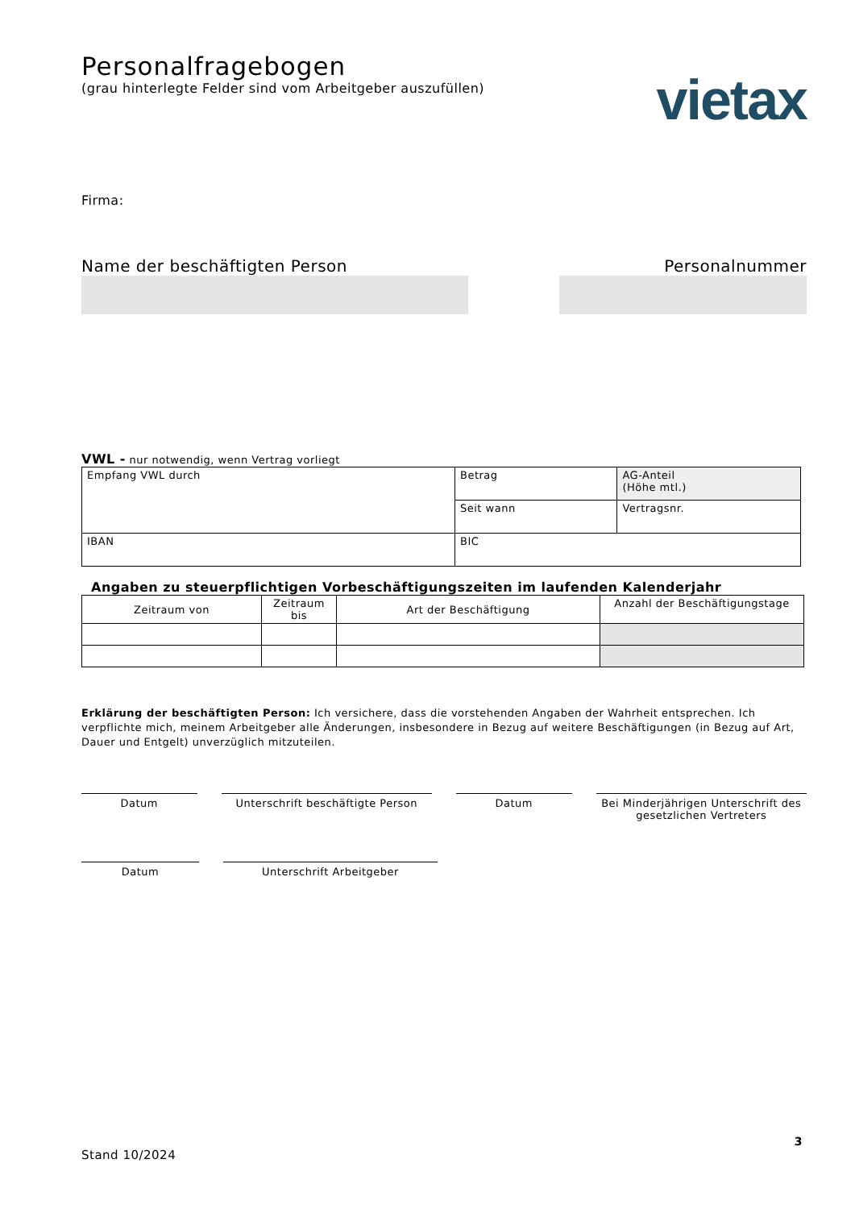Personalfragebogen
(grau hinterlegte Felder sind vom Arbeitgeber auszufüllen)
Firma:
vietax
Name der beschäftigten Person Personalnummer
VWL - nur notwendig, wenn Vertrag vorliegt
| Empfang VWL durch | Betrag | AG-Anteil (Höhe mtl.) |
| | Seit wann | Vertragsnr. |
| IBAN | BIC | |
Angaben zu steuerpflichtigen Vorbeschäftigungszeiten im laufenden Kalenderjahr
| Zeitraum von | Zeitraum bis | Art der Beschäftigung | Anzahl der Beschäftigungstage |
| --- | --- | --- | --- |
Erklärung der beschäftigten Person: Ich versichere, dass die vorstehenden Angaben der Wahrheit entsprechen. Ich verpflichte mich, meinem Arbeitgeber alle Änderungen, insbesondere in Bezug auf weitere Beschäftigungen (in Bezug auf Art, Dauer und Entgelt) unverzüglich mitzuteilen.
Datum Unterschrift beschäftigte Person Datum Bei Minderjährigen Unterschrift des gesetzlichen Vertreters
Datum Unterschrift Arbeitgeber
3
Stand 10/2024